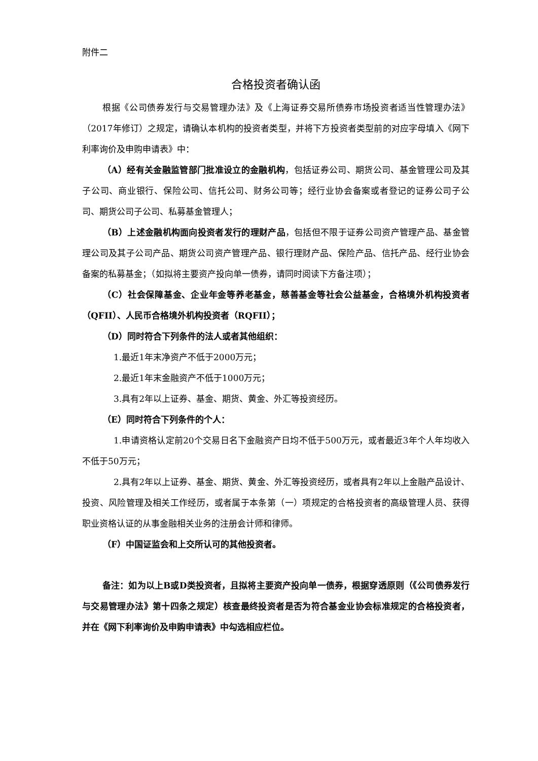附件二
合格投资者确认函
根据《公司债券发行与交易管理办法》及《上海证券交易所债券市场投资者适当性管理办法》（2017年修订）之规定，请确认本机构的投资者类型，并将下方投资者类型前的对应字母填入《网下利率询价及申购申请表》中：
（A）经有关金融监管部门批准设立的金融机构，包括证券公司、期货公司、基金管理公司及其子公司、商业银行、保险公司、信托公司、财务公司等；经行业协会备案或者登记的证券公司子公司、期货公司子公司、私募基金管理人；
（B）上述金融机构面向投资者发行的理财产品，包括但不限于证券公司资产管理产品、基金管理公司及其子公司产品、期货公司资产管理产品、银行理财产品、保险产品、信托产品、经行业协会备案的私募基金；（如拟将主要资产投向单一债券，请同时阅读下方备注项）；
（C）社会保障基金、企业年金等养老基金，慈善基金等社会公益基金，合格境外机构投资者（QFII）、人民币合格境外机构投资者（RQFII）；
（D）同时符合下列条件的法人或者其他组织：
1.最近1年末净资产不低于2000万元；
2.最近1年末金融资产不低于1000万元；
3.具有2年以上证券、基金、期货、黄金、外汇等投资经历。
（E）同时符合下列条件的个人：
1.申请资格认定前20个交易日名下金融资产日均不低于500万元，或者最近3年个人年均收入不低于50万元；
2.具有2年以上证券、基金、期货、黄金、外汇等投资经历，或者具有2年以上金融产品设计、投资、风险管理及相关工作经历，或者属于本条第（一）项规定的合格投资者的高级管理人员、获得职业资格认证的从事金融相关业务的注册会计师和律师。
（F）中国证监会和上交所认可的其他投资者。
备注：如为以上B或D类投资者，且拟将主要资产投向单一债券，根据穿透原则（《公司债券发行与交易管理办法》第十四条之规定）核查最终投资者是否为符合基金业协会标准规定的合格投资者，并在《网下利率询价及申购申请表》中勾选相应栏位。